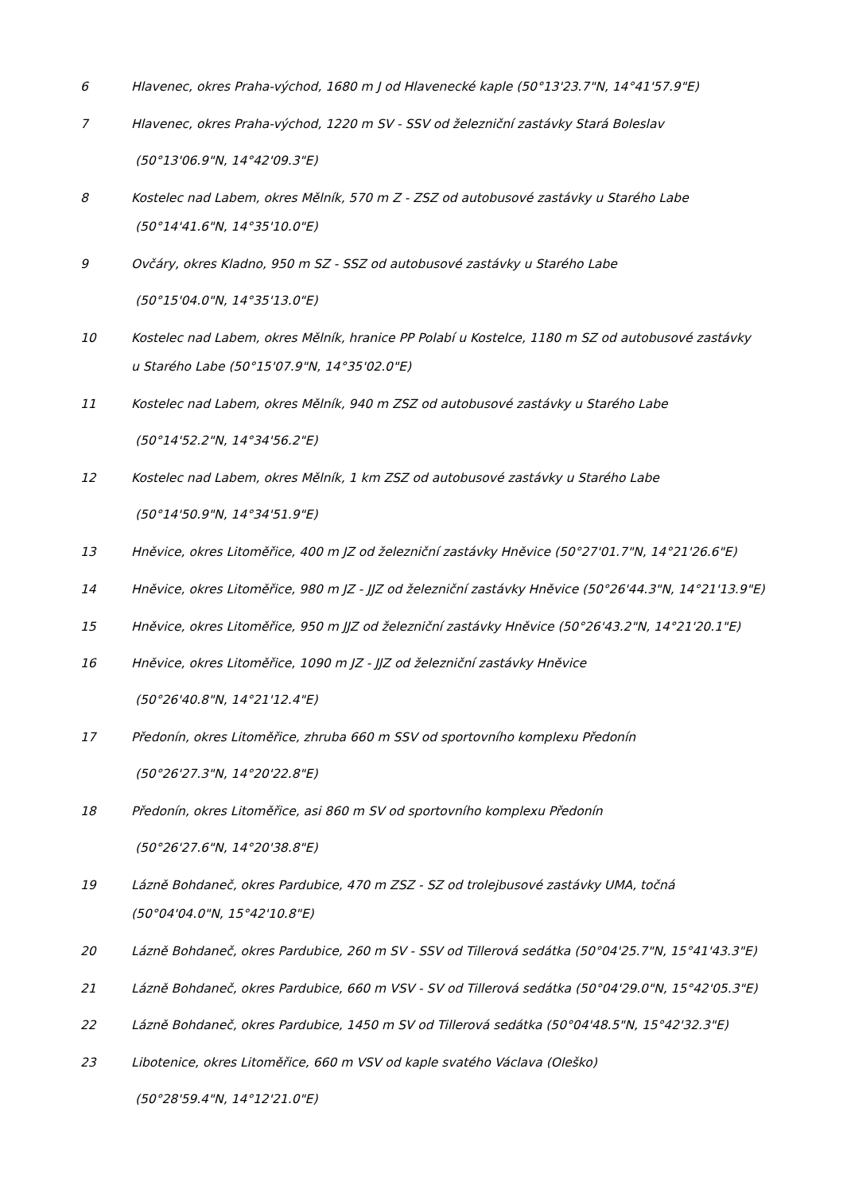6 Hlavenec, okres Praha-východ, 1680 m J od Hlavenecké kaple (50°13'23.7"N, 14°41'57.9"E)
7
Hlavenec, okres Praha-východ, 1220 m SV - SSV od železniční zastávky Stará Boleslav
(50°13'06.9"N, 14°42'09.3"E)
8
Kostelec nad Labem, okres Mělník, 570 m Z - ZSZ od autobusové zastávky u Starého Labe
(50°14'41.6"N, 14°35'10.0"E)
9
Ovčáry, okres Kladno, 950 m SZ - SSZ od autobusové zastávky u Starého Labe
(50°15'04.0"N, 14°35'13.0"E)
10
Kostelec nad Labem, okres Mělník, hranice PP Polabí u Kostelce, 1180 m SZ od autobusové zastávky
u Starého Labe (50°15'07.9"N, 14°35'02.0"E)
11
Kostelec nad Labem, okres Mělník, 940 m ZSZ od autobusové zastávky u Starého Labe
(50°14'52.2"N, 14°34'56.2"E)
12
Kostelec nad Labem, okres Mělník, 1 km ZSZ od autobusové zastávky u Starého Labe
(50°14'50.9"N, 14°34'51.9"E)
13 Hněvice, okres Litoměřice, 400 m JZ od železniční zastávky Hněvice (50°27'01.7"N, 14°21'26.6"E)
14 Hněvice, okres Litoměřice, 980 m JZ - JJZ od železniční zastávky Hněvice (50°26'44.3"N, 14°21'13.9"E)
15 Hněvice, okres Litoměřice, 950 m JJZ od železniční zastávky Hněvice (50°26'43.2"N, 14°21'20.1"E)
16
Hněvice, okres Litoměřice, 1090 m JZ - JJZ od železniční zastávky Hněvice
(50°26'40.8"N, 14°21'12.4"E)
17
Předonín, okres Litoměřice, zhruba 660 m SSV od sportovního komplexu Předonín
(50°26'27.3"N, 14°20'22.8"E)
18
Předonín, okres Litoměřice, asi 860 m SV od sportovního komplexu Předonín
(50°26'27.6"N, 14°20'38.8"E)
19
Lázně Bohdaneč, okres Pardubice, 470 m ZSZ - SZ od trolejbusové zastávky UMA, točná
(50°04'04.0"N, 15°42'10.8"E)
20 Lázně Bohdaneč, okres Pardubice, 260 m SV - SSV od Tillerová sedátka (50°04'25.7"N, 15°41'43.3"E)
21 Lázně Bohdaneč, okres Pardubice, 660 m VSV - SV od Tillerová sedátka (50°04'29.0"N, 15°42'05.3"E)
22 Lázně Bohdaneč, okres Pardubice, 1450 m SV od Tillerová sedátka (50°04'48.5"N, 15°42'32.3"E)
23
Libotenice, okres Litoměřice, 660 m VSV od kaple svatého Václava (Oleško)
(50°28'59.4"N, 14°12'21.0"E)